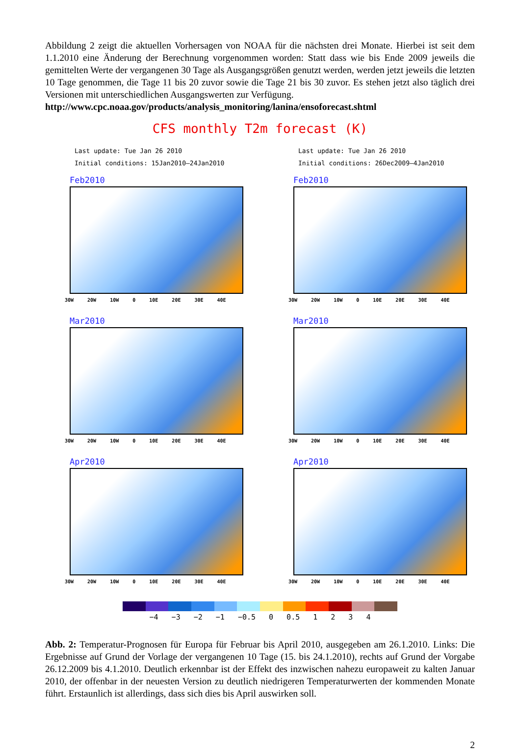Abbildung 2 zeigt die aktuellen Vorhersagen von NOAA für die nächsten drei Monate. Hierbei ist seit dem 1.1.2010 eine Änderung der Berechnung vorgenommen worden: Statt dass wie bis Ende 2009 jeweils die gemittelten Werte der vergangenen 30 Tage als Ausgangsgrößen genutzt werden, werden jetzt jeweils die letzten 10 Tage genommen, die Tage 11 bis 20 zuvor sowie die Tage 21 bis 30 zuvor. Es stehen jetzt also täglich drei Versionen mit unterschiedlichen Ausgangswerten zur Verfügung.
http://www.cpc.noaa.gov/products/analysis_monitoring/lanina/ensoforecast.shtml
CFS monthly T2m forecast (K)
Last update: Tue Jan 26 2010
Initial conditions: 15Jan2010–24Jan2010
Feb2010
30W 20W 10W 0 10E 20E 30E 40E
Mar2010
30W 20W 10W 0 10E 20E 30E 40E
Apr2010
30W 20W 10W 0 10E 20E 30E 40E
Last update: Tue Jan 26 2010
Initial conditions: 26Dec2009–4Jan2010
Feb2010
30W 20W 10W 0 10E 20E 30E 40E
Mar2010
30W 20W 10W 0 10E 20E 30E 40E
Apr2010
30W 20W 10W 0 10E 20E 30E 40E
−4 −3 −2 −1 −0.5 0 0.5 1 2 3 4
Abb. 2: Temperatur-Prognosen für Europa für Februar bis April 2010, ausgegeben am 26.1.2010. Links: Die Ergebnisse auf Grund der Vorlage der vergangenen 10 Tage (15. bis 24.1.2010), rechts auf Grund der Vorgabe 26.12.2009 bis 4.1.2010. Deutlich erkennbar ist der Effekt des inzwischen nahezu europaweit zu kalten Januar 2010, der offenbar in der neuesten Version zu deutlich niedrigeren Temperaturwerten der kommenden Monate führt. Erstaunlich ist allerdings, dass sich dies bis April auswirken soll.
2